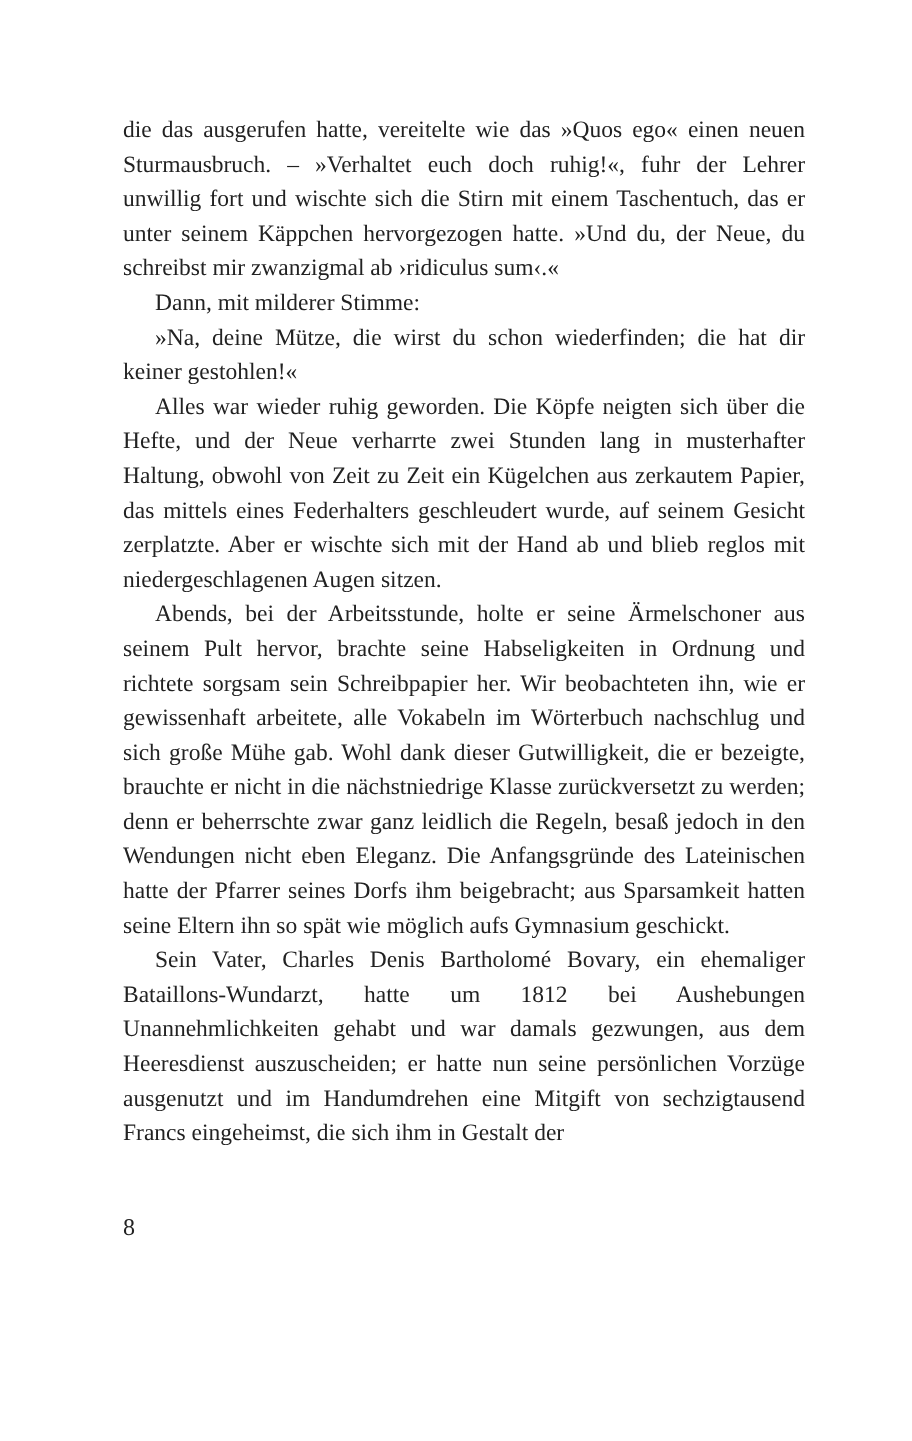die das ausgerufen hatte, vereitelte wie das »Quos ego« einen neuen Sturmausbruch. – »Verhaltet euch doch ruhig!«, fuhr der Lehrer unwillig fort und wischte sich die Stirn mit einem Taschentuch, das er unter seinem Käppchen hervorgezogen hatte. »Und du, der Neue, du schreibst mir zwanzigmal ab ›ridiculus sum‹.«
Dann, mit milderer Stimme:
»Na, deine Mütze, die wirst du schon wiederfinden; die hat dir keiner gestohlen!«
Alles war wieder ruhig geworden. Die Köpfe neigten sich über die Hefte, und der Neue verharrte zwei Stunden lang in musterhafter Haltung, obwohl von Zeit zu Zeit ein Kügelchen aus zerkautem Papier, das mittels eines Federhalters geschleudert wurde, auf seinem Gesicht zerplatzte. Aber er wischte sich mit der Hand ab und blieb reglos mit niedergeschlagenen Augen sitzen.
Abends, bei der Arbeitsstunde, holte er seine Ärmelschoner aus seinem Pult hervor, brachte seine Habseligkeiten in Ordnung und richtete sorgsam sein Schreibpapier her. Wir beobachteten ihn, wie er gewissenhaft arbeitete, alle Vokabeln im Wörterbuch nachschlug und sich große Mühe gab. Wohl dank dieser Gutwilligkeit, die er bezeigte, brauchte er nicht in die nächstniedrige Klasse zurückversetzt zu werden; denn er beherrschte zwar ganz leidlich die Regeln, besaß jedoch in den Wendungen nicht eben Eleganz. Die Anfangsgründe des Lateinischen hatte der Pfarrer seines Dorfs ihm beigebracht; aus Sparsamkeit hatten seine Eltern ihn so spät wie möglich aufs Gymnasium geschickt.
Sein Vater, Charles Denis Bartholomé Bovary, ein ehemaliger Bataillons-Wundarzt, hatte um 1812 bei Aushebungen Unannehmlichkeiten gehabt und war damals gezwungen, aus dem Heeresdienst auszuscheiden; er hatte nun seine persönlichen Vorzüge ausgenutzt und im Handumdrehen eine Mitgift von sechzigtausend Francs eingeheimst, die sich ihm in Gestalt der
8